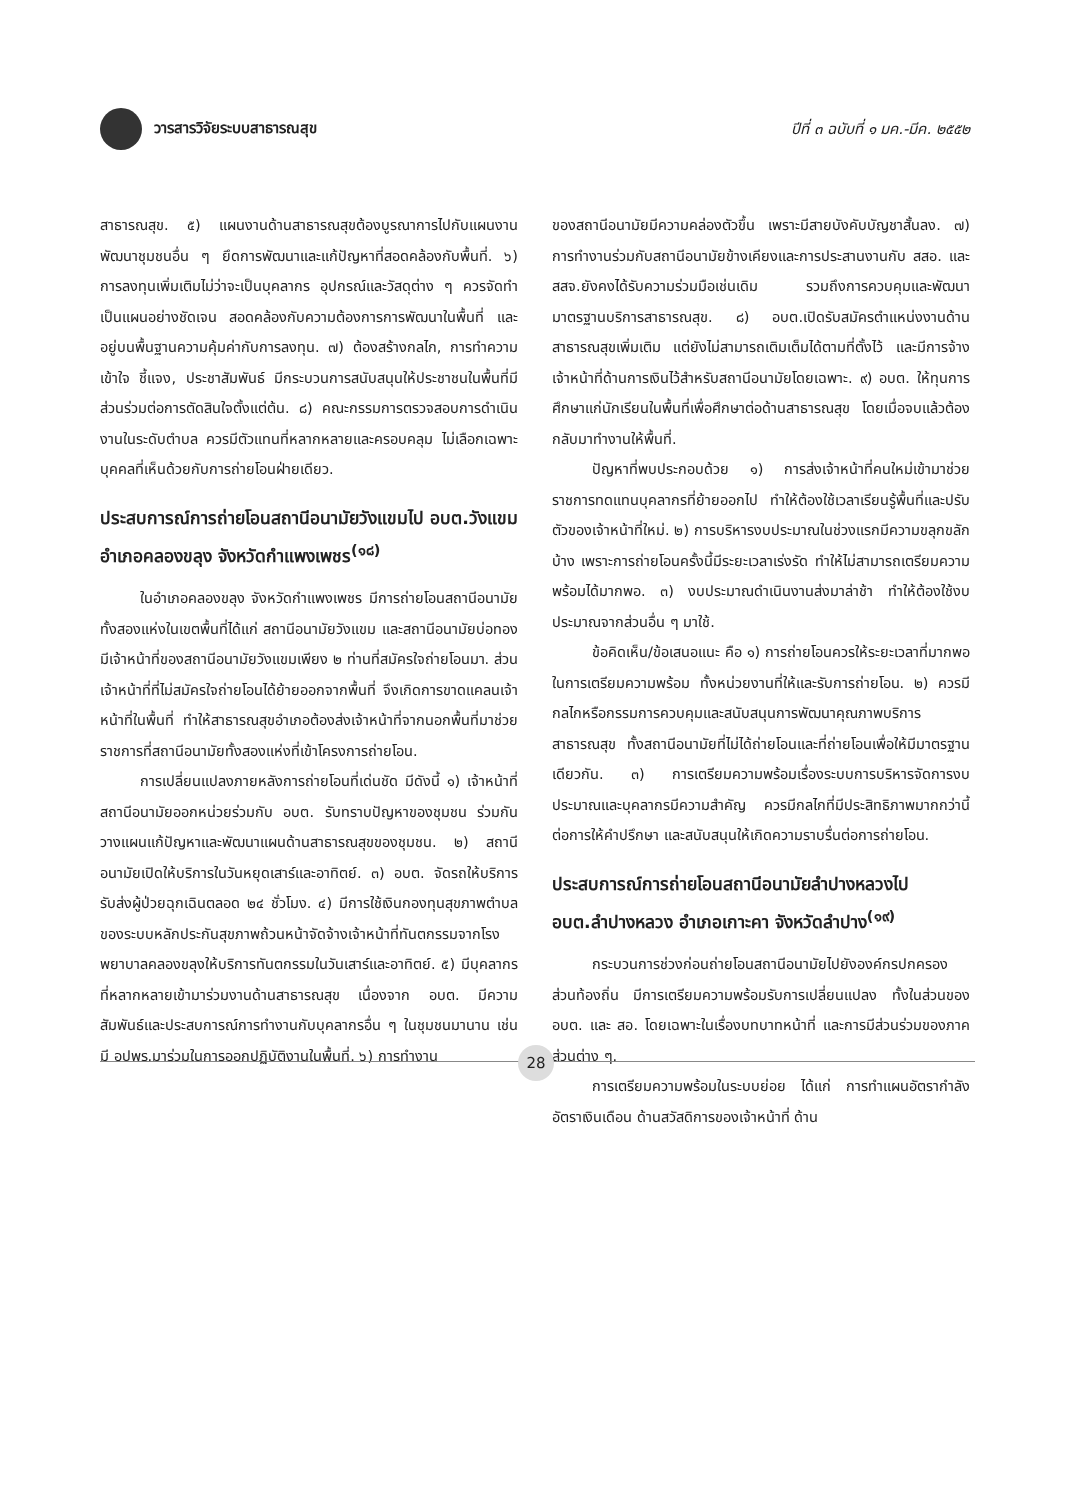วารสารวิจัยระบบสาธารณสุข
ปีที่ ๓ ฉบับที่ ๑ มค.-มีค. ๒๕๕๒
สาธารณสุข. ๕) แผนงานด้านสาธารณสุขต้องบูรณาการไปกับแผนงานพัฒนาชุมชนอื่น ๆ ยึดการพัฒนาและแก้ปัญหาที่สอดคล้องกับพื้นที่. ๖) การลงทุนเพิ่มเติมไม่ว่าจะเป็นบุคลากร อุปกรณ์และวัสดุต่าง ๆ ควรจัดทำเป็นแผนอย่างชัดเจน สอดคล้องกับความต้องการการพัฒนาในพื้นที่ และอยู่บนพื้นฐานความคุ้มค่ากับการลงทุน. ๗) ต้องสร้างกลไก, การทำความเข้าใจ ชี้แจง, ประชาสัมพันธ์ มีกระบวนการสนับสนุนให้ประชาชนในพื้นที่มีส่วนร่วมต่อการตัดสินใจตั้งแต่ต้น. ๘) คณะกรรมการตรวจสอบการดำเนินงานในระดับตำบล ควรมีตัวแทนที่หลากหลายและครอบคลุม ไม่เลือกเฉพาะบุคคลที่เห็นด้วยกับการถ่ายโอนฝ่ายเดียว.
ประสบการณ์การถ่ายโอนสถานีอนามัยวังแขมไป อบต.วังแขม อำเภอคลองขลุง จังหวัดกำแพงเพชร<sup>(๑๘)</sup>
ในอำเภอคลองขลุง จังหวัดกำแพงเพชร มีการถ่ายโอนสถานีอนามัยทั้งสองแห่งในเขตพื้นที่ได้แก่ สถานีอนามัยวังแขม และสถานีอนามัยบ่อทอง มีเจ้าหน้าที่ของสถานีอนามัยวังแขมเพียง ๒ ท่านที่สมัครใจถ่ายโอนมา. ส่วนเจ้าหน้าที่ที่ไม่สมัครใจถ่ายโอนได้ย้ายออกจากพื้นที่ จึงเกิดการขาดแคลนเจ้าหน้าที่ในพื้นที่ ทำให้สาธารณสุขอำเภอต้องส่งเจ้าหน้าที่จากนอกพื้นที่มาช่วยราชการที่สถานีอนามัยทั้งสองแห่งที่เข้าโครงการถ่ายโอน.
การเปลี่ยนแปลงภายหลังการถ่ายโอนที่เด่นชัด มีดังนี้ ๑) เจ้าหน้าที่สถานีอนามัยออกหน่วยร่วมกับ อบต. รับทราบปัญหาของชุมชน ร่วมกันวางแผนแก้ปัญหาและพัฒนาแผนด้านสาธารณสุขของชุมชน. ๒) สถานีอนามัยเปิดให้บริการในวันหยุดเสาร์และอาทิตย์. ๓) อบต. จัดรถให้บริการรับส่งผู้ป่วยฉุกเฉินตลอด ๒๔ ชั่วโมง. ๔) มีการใช้เงินกองทุนสุขภาพตำบลของระบบหลักประกันสุขภาพถ้วนหน้าจัดจ้างเจ้าหน้าที่ทันตกรรมจากโรงพยาบาลคลองขลุงให้บริการทันตกรรมในวันเสาร์และอาทิตย์. ๕) มีบุคลากรที่หลากหลายเข้ามาร่วมงานด้านสาธารณสุข เนื่องจาก อบต. มีความสัมพันธ์และประสบการณ์การทำงานกับบุคลากรอื่น ๆ ในชุมชนมานาน เช่น มี อปพร.มาร่วมในการออกปฏิบัติงานในพื้นที่. ๖) การทำงาน
ของสถานีอนามัยมีความคล่องตัวขึ้น เพราะมีสายบังคับบัญชาสั้นลง. ๗) การทำงานร่วมกับสถานีอนามัยข้างเคียงและการประสานงานกับ สสอ. และ สสจ.ยังคงได้รับความร่วมมือเช่นเดิม รวมถึงการควบคุมและพัฒนามาตรฐานบริการสาธารณสุข. ๘) อบต.เปิดรับสมัครตำแหน่งงานด้านสาธารณสุขเพิ่มเติม แต่ยังไม่สามารถเติมเต็มได้ตามที่ตั้งไว้ และมีการจ้างเจ้าหน้าที่ด้านการเงินไว้สำหรับสถานีอนามัยโดยเฉพาะ. ๙) อบต. ให้ทุนการศึกษาแก่นักเรียนในพื้นที่เพื่อศึกษาต่อด้านสาธารณสุข โดยเมื่อจบแล้วต้องกลับมาทำงานให้พื้นที่.
ปัญหาที่พบประกอบด้วย ๑) การส่งเจ้าหน้าที่คนใหม่เข้ามาช่วยราชการทดแทนบุคลากรที่ย้ายออกไป ทำให้ต้องใช้เวลาเรียนรู้พื้นที่และปรับตัวของเจ้าหน้าที่ใหม่. ๒) การบริหารงบประมาณในช่วงแรกมีความขลุกขลักบ้าง เพราะการถ่ายโอนครั้งนี้มีระยะเวลาเร่งรัด ทำให้ไม่สามารถเตรียมความพร้อมได้มากพอ. ๓) งบประมาณดำเนินงานส่งมาล่าช้า ทำให้ต้องใช้งบประมาณจากส่วนอื่น ๆ มาใช้.
ข้อคิดเห็น/ข้อเสนอแนะ คือ ๑) การถ่ายโอนควรให้ระยะเวลาที่มากพอในการเตรียมความพร้อม ทั้งหน่วยงานที่ให้และรับการถ่ายโอน. ๒) ควรมีกลไกหรือกรรมการควบคุมและสนับสนุนการพัฒนาคุณภาพบริการสาธารณสุข ทั้งสถานีอนามัยที่ไม่ได้ถ่ายโอนและที่ถ่ายโอนเพื่อให้มีมาตรฐานเดียวกัน. ๓) การเตรียมความพร้อมเรื่องระบบการบริหารจัดการงบประมาณและบุคลากรมีความสำคัญ ควรมีกลไกที่มีประสิทธิภาพมากกว่านี้ต่อการให้คำปรึกษา และสนับสนุนให้เกิดความราบรื่นต่อการถ่ายโอน.
ประสบการณ์การถ่ายโอนสถานีอนามัยลำปางหลวงไป อบต.ลำปางหลวง อำเภอเกาะคา จังหวัดลำปาง<sup>(๑๙)</sup>
กระบวนการช่วงก่อนถ่ายโอนสถานีอนามัยไปยังองค์กรปกครองส่วนท้องถิ่น มีการเตรียมความพร้อมรับการเปลี่ยนแปลง ทั้งในส่วนของ อบต. และ สอ. โดยเฉพาะในเรื่องบทบาทหน้าที่ และการมีส่วนร่วมของภาคส่วนต่าง ๆ.
การเตรียมความพร้อมในระบบย่อย ได้แก่ การทำแผนอัตรากำลัง อัตราเงินเดือน ด้านสวัสดิการของเจ้าหน้าที่ ด้าน
28